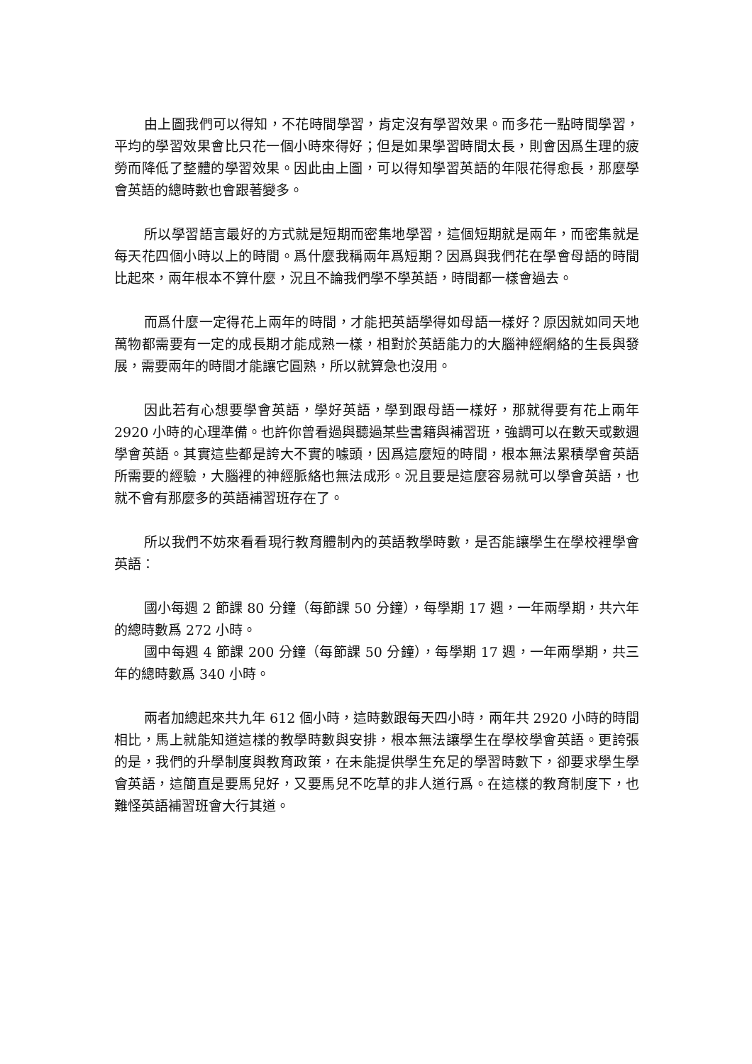由上圖我們可以得知，不花時間學習，肯定沒有學習效果。而多花一點時間學習，平均的學習效果會比只花一個小時來得好；但是如果學習時間太長，則會因爲生理的疲勞而降低了整體的學習效果。因此由上圖，可以得知學習英語的年限花得愈長，那麼學會英語的總時數也會跟著變多。
所以學習語言最好的方式就是短期而密集地學習，這個短期就是兩年，而密集就是每天花四個小時以上的時間。爲什麼我稱兩年爲短期？因爲與我們花在學會母語的時間比起來，兩年根本不算什麼，況且不論我們學不學英語，時間都一樣會過去。
而爲什麼一定得花上兩年的時間，才能把英語學得如母語一樣好？原因就如同天地萬物都需要有一定的成長期才能成熟一樣，相對於英語能力的大腦神經網絡的生長與發展，需要兩年的時間才能讓它圓熟，所以就算急也沒用。
因此若有心想要學會英語，學好英語，學到跟母語一樣好，那就得要有花上兩年 2920 小時的心理準備。也許你曾看過與聽過某些書籍與補習班，強調可以在數天或數週學會英語。其實這些都是誇大不實的噱頭，因爲這麼短的時間，根本無法累積學會英語所需要的經驗，大腦裡的神經脈絡也無法成形。況且要是這麼容易就可以學會英語，也就不會有那麼多的英語補習班存在了。
所以我們不妨來看看現行教育體制內的英語教學時數，是否能讓學生在學校裡學會英語：
國小每週 2 節課 80 分鐘（每節課 50 分鐘），每學期 17 週，一年兩學期，共六年的總時數爲 272 小時。
國中每週 4 節課 200 分鐘（每節課 50 分鐘），每學期 17 週，一年兩學期，共三年的總時數爲 340 小時。
兩者加總起來共九年 612 個小時，這時數跟每天四小時，兩年共 2920 小時的時間相比，馬上就能知道這樣的教學時數與安排，根本無法讓學生在學校學會英語。更誇張的是，我們的升學制度與教育政策，在未能提供學生充足的學習時數下，卻要求學生學會英語，這簡直是要馬兒好，又要馬兒不吃草的非人道行爲。在這樣的教育制度下，也難怪英語補習班會大行其道。